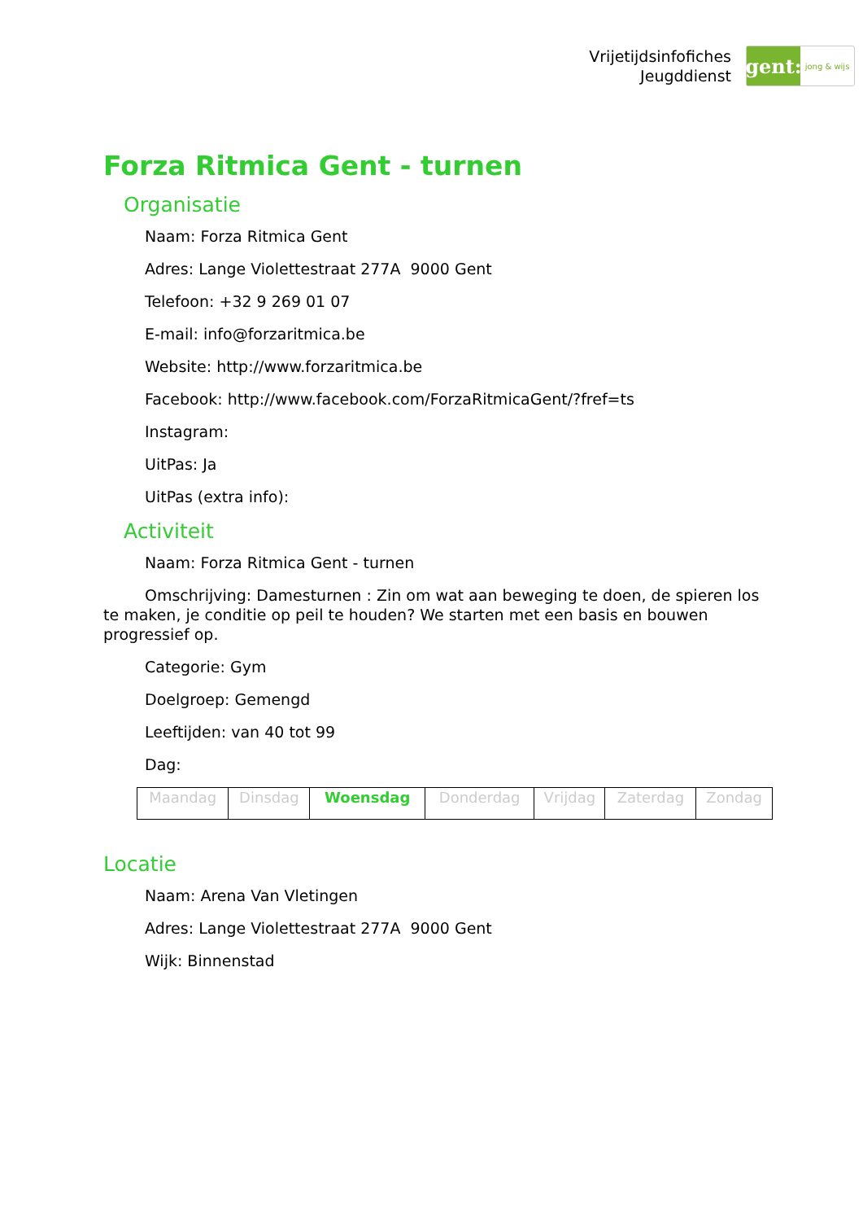Vrijetijdsinfofiches
Jeugddienst
gent:
jong & wijs
Forza Ritmica Gent - turnen
Organisatie
Naam: Forza Ritmica Gent
Adres: Lange Violettestraat 277A 9000 Gent
Telefoon: +32 9 269 01 07
E-mail: info@forzaritmica.be
Website: http://www.forzaritmica.be
Facebook: http://www.facebook.com/ForzaRitmicaGent/?fref=ts
Instagram:
UitPas: Ja
UitPas (extra info):
Activiteit
Naam: Forza Ritmica Gent - turnen
Omschrijving: Damesturnen : Zin om wat aan beweging te doen, de spieren los te maken, je conditie op peil te houden? We starten met een basis en bouwen progressief op.
Categorie: Gym
Doelgroep: Gemengd
Leeftijden: van 40 tot 99
Dag:
| Maandag | Dinsdag | Woensdag | Donderdag | Vrijdag | Zaterdag | Zondag |
Locatie
Naam: Arena Van Vletingen
Adres: Lange Violettestraat 277A 9000 Gent
Wijk: Binnenstad